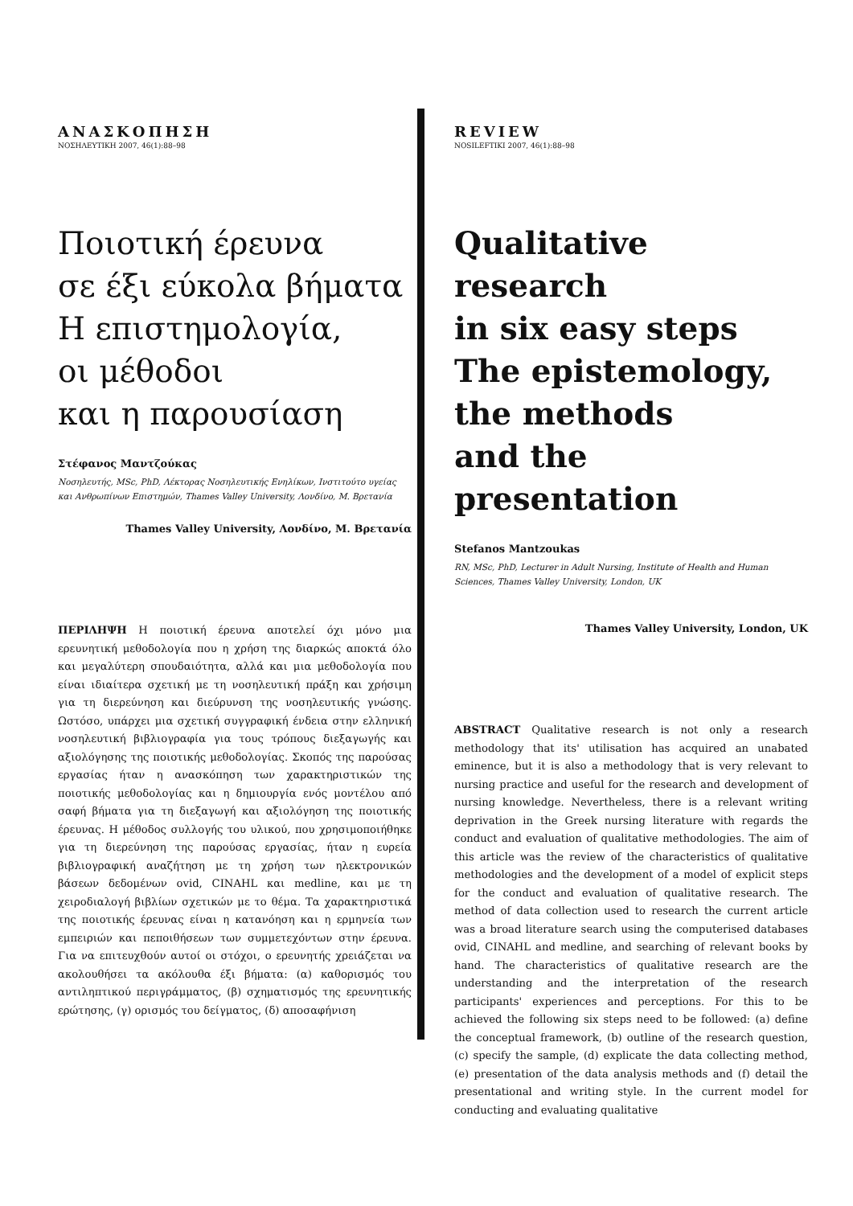ΑΝΑΣΚΟΠΗΣΗ
ΝΟΣΗΛΕΥΤΙΚΗ 2007, 46(1):88–98
Ποιοτική έρευνα
σε έξι εύκολα βήματα
Η επιστημολογία,
οι μέθοδοι
και η παρουσίαση
Στέφανος Μαντζούκας
Νοσηλευτής, MSc, PhD, Λέκτορας Νοσηλευτικής Ενηλίκων, Ινστιτούτο υγείας και Ανθρωπίνων Επιστημών, Thames Valley University, Λονδίνο, Μ. Βρετανία
Thames Valley University, Λονδίνο, Μ. Βρετανία
ΠΕΡΙΛΗΨΗ Η ποιοτική έρευνα αποτελεί όχι μόνο μια ερευνητική μεθοδολογία που η χρήση της διαρκώς αποκτά όλο και μεγαλύτερη σπουδαιότητα, αλλά και μια μεθοδολογία που είναι ιδιαίτερα σχετική με τη νοσηλευτική πράξη και χρήσιμη για τη διερεύνηση και διεύρυνση της νοσηλευτικής γνώσης. Ωστόσο, υπάρχει μια σχετική συγγραφική ένδεια στην ελληνική νοσηλευτική βιβλιογραφία για τους τρόπους διεξαγωγής και αξιολόγησης της ποιοτικής μεθοδολογίας. Σκοπός της παρούσας εργασίας ήταν η ανασκόπηση των χαρακτηριστικών της ποιοτικής μεθοδολογίας και η δημιουργία ενός μοντέλου από σαφή βήματα για τη διεξαγωγή και αξιολόγηση της ποιοτικής έρευνας. Η μέθοδος συλλογής του υλικού, που χρησιμοποιήθηκε για τη διερεύνηση της παρούσας εργασίας, ήταν η ευρεία βιβλιογραφική αναζήτηση με τη χρήση των ηλεκτρονικών βάσεων δεδομένων ovid, CINAHL και medline, και με τη χειροδιαλογή βιβλίων σχετικών με το θέμα. Τα χαρακτηριστικά της ποιοτικής έρευνας είναι η κατανόηση και η ερμηνεία των εμπειριών και πεποιθήσεων των συμμετεχόντων στην έρευνα. Για να επιτευχθούν αυτοί οι στόχοι, ο ερευνητής χρειάζεται να ακολουθήσει τα ακόλουθα έξι βήματα: (α) καθορισμός του αντιληπτικού περιγράμματος, (β) σχηματισμός της ερευνητικής ερώτησης, (γ) ορισμός του δείγματος, (δ) αποσαφήνιση
REVIEW
NOSILEFTIKI 2007, 46(1):88–98
Qualitative research
in six easy steps
The epistemology,
the methods
and the presentation
Stefanos Mantzoukas
RN, MSc, PhD, Lecturer in Adult Nursing, Institute of Health and Human Sciences, Thames Valley University, London, UK
Thames Valley University, London, UK
ABSTRACT Qualitative research is not only a research methodology that its' utilisation has acquired an unabated eminence, but it is also a methodology that is very relevant to nursing practice and useful for the research and development of nursing knowledge. Nevertheless, there is a relevant writing deprivation in the Greek nursing literature with regards the conduct and evaluation of qualitative methodologies. The aim of this article was the review of the characteristics of qualitative methodologies and the development of a model of explicit steps for the conduct and evaluation of qualitative research. The method of data collection used to research the current article was a broad literature search using the computerised databases ovid, CINAHL and medline, and searching of relevant books by hand. The characteristics of qualitative research are the understanding and the interpretation of the research participants' experiences and perceptions. For this to be achieved the following six steps need to be followed: (a) define the conceptual framework, (b) outline of the research question, (c) specify the sample, (d) explicate the data collecting method, (e) presentation of the data analysis methods and (f) detail the presentational and writing style. In the current model for conducting and evaluating qualitative